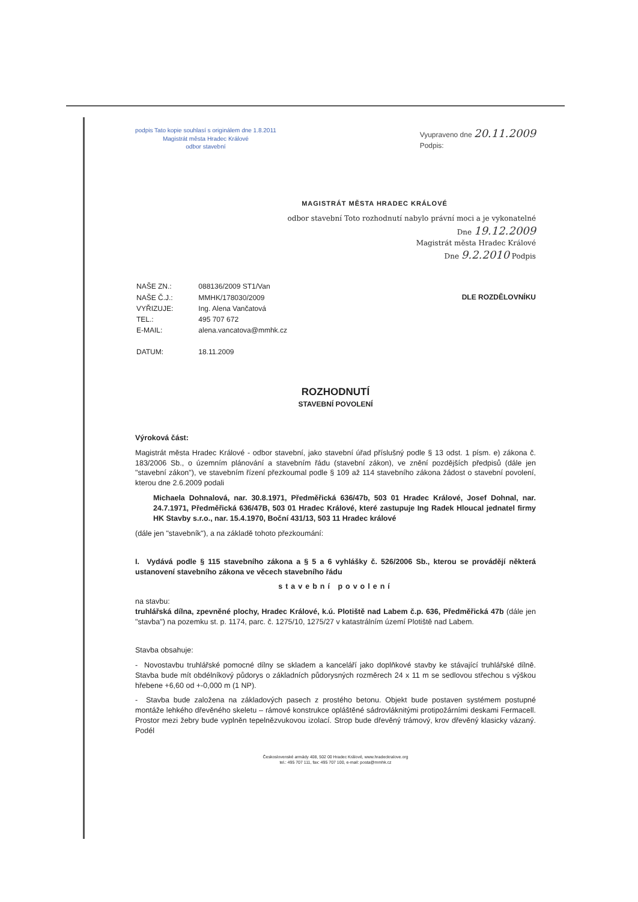podpis Tato kopie souhlasí s originálem dne 1.8.2011
Magistrát města Hradec Králové
odbor stavební
Vyupraveno dne 20.11.2009
Podpis:
MAGISTRÁT MĚSTA HRADEC KRÁLOVÉ
odbor stavební Toto rozhodnutí nabylo právní moci a je vykonatelné
Dne 19.12.2009
Magistrát města Hradec Králové
Dne 9.2.2010 Podpis
| NAŠE ZN.: | 088136/2009 ST1/Van |
| NAŠE Č.J.: | MMHK/178030/2009 |
| VYŘIZUJE: | Ing. Alena Vančatová |
| TEL.: | 495 707 672 |
| E-MAIL: | alena.vancatova@mmhk.cz |
| DATUM: | 18.11.2009 |
DLE ROZDĚLOVNÍKU
ROZHODNUTÍ
STAVEBNÍ POVOLENÍ
Výroková část:
Magistrát města Hradec Králové - odbor stavební, jako stavební úřad příslušný podle § 13 odst. 1 písm. e) zákona č. 183/2006 Sb., o územním plánování a stavebním řádu (stavební zákon), ve znění pozdějších předpisů (dále jen "stavební zákon"), ve stavebním řízení přezkoumal podle § 109 až 114 stavebního zákona žádost o stavební povolení, kterou dne 2.6.2009 podali
Michaela Dohnalová, nar. 30.8.1971, Předměřická 636/47b, 503 01 Hradec Králové, Josef Dohnal, nar. 24.7.1971, Předměřická 636/47B, 503 01 Hradec Králové, které zastupuje Ing Radek Hloucal jednatel firmy HK Stavby s.r.o., nar. 15.4.1970, Boční 431/13, 503 11 Hradec králové
(dále jen "stavebník"), a na základě tohoto přezkoumání:
I. Vydává podle § 115 stavebního zákona a § 5 a 6 vyhlášky č. 526/2006 Sb., kterou se provádějí některá ustanovení stavebního zákona ve věcech stavebního řádu
stavební povolení
na stavbu:
truhlářská dílna, zpevněné plochy, Hradec Králové, k.ú. Plotiště nad Labem č.p. 636, Předměřická 47b (dále jen "stavba") na pozemku st. p. 1174, parc. č. 1275/10, 1275/27 v katastrálním území Plotiště nad Labem.
Stavba obsahuje:
- Novostavbu truhlářské pomocné dílny se skladem a kanceláří jako doplňkové stavby ke stávající truhlářské dílně. Stavba bude mít obdélníkový půdorys o základních půdorysných rozměrech 24 x 11 m se sedlovou střechou s výškou hřebene +6,60 od +-0,000 m (1 NP).
- Stavba bude založena na základových pasech z prostého betonu. Objekt bude postaven systémem postupné montáže lehkého dřevěného skeletu – rámové konstrukce opláštěné sádrovláknitými protipožárními deskami Fermacell. Prostor mezi žebry bude vyplněn tepelnězvukovou izolací. Strop bude dřevěný trámový, krov dřevěný klasicky vázaný. Podél
Československé armády 408, 502 00 Hradec Králové, www.hradeckralove.org
tel.: 495 707 111, fax: 495 707 100, e-mail: posta@mmhk.cz